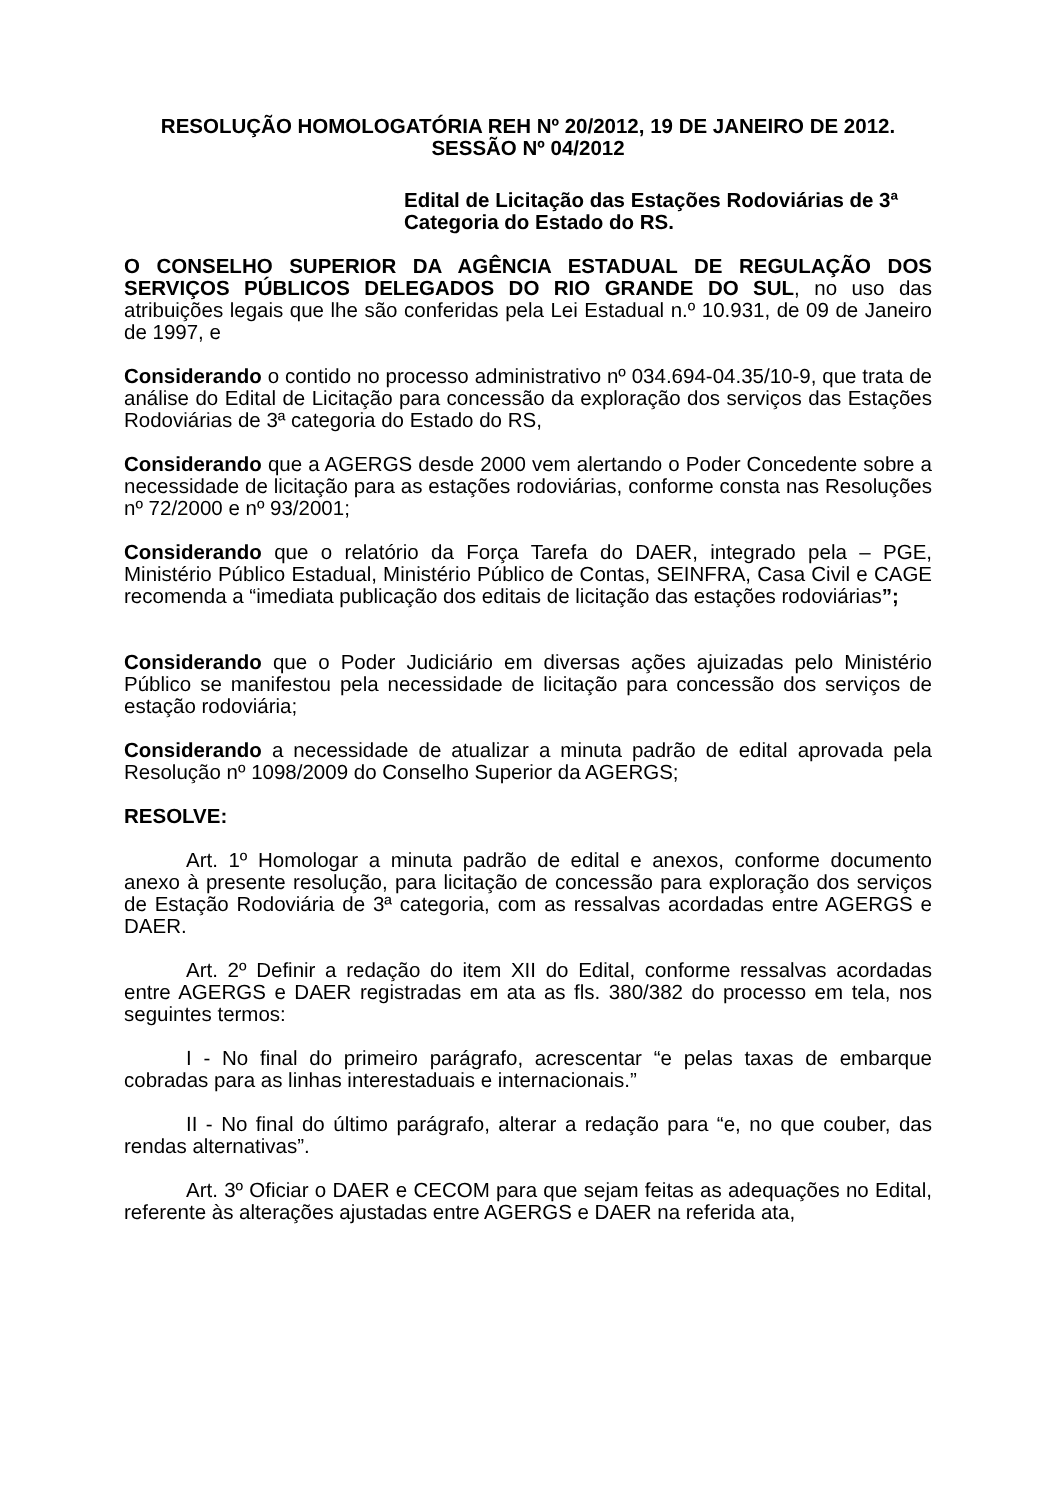RESOLUÇÃO HOMOLOGATÓRIA REH Nº 20/2012, 19 DE JANEIRO DE 2012.
SESSÃO Nº 04/2012
Edital de Licitação das Estações Rodoviárias de 3ª Categoria do Estado do RS.
O CONSELHO SUPERIOR DA AGÊNCIA ESTADUAL DE REGULAÇÃO DOS SERVIÇOS PÚBLICOS DELEGADOS DO RIO GRANDE DO SUL, no uso das atribuições legais que lhe são conferidas pela Lei Estadual n.º 10.931, de 09 de Janeiro de 1997, e
Considerando o contido no processo administrativo nº 034.694-04.35/10-9, que trata de análise do Edital de Licitação para concessão da exploração dos serviços das Estações Rodoviárias de 3ª categoria do Estado do RS,
Considerando que a AGERGS desde 2000 vem alertando o Poder Concedente sobre a necessidade de licitação para as estações rodoviárias, conforme consta nas Resoluções nº 72/2000 e nº 93/2001;
Considerando que o relatório da Força Tarefa do DAER, integrado pela – PGE, Ministério Público Estadual, Ministério Público de Contas, SEINFRA, Casa Civil e CAGE recomenda a “imediata publicação dos editais de licitação das estações rodoviárias”;
Considerando que o Poder Judiciário em diversas ações ajuizadas pelo Ministério Público se manifestou pela necessidade de licitação para concessão dos serviços de estação rodoviária;
Considerando a necessidade de atualizar a minuta padrão de edital aprovada pela Resolução nº 1098/2009 do Conselho Superior da AGERGS;
RESOLVE:
Art. 1º Homologar a minuta padrão de edital e anexos, conforme documento anexo à presente resolução, para licitação de concessão para exploração dos serviços de Estação Rodoviária de 3ª categoria, com as ressalvas acordadas entre AGERGS e DAER.
Art. 2º Definir a redação do item XII do Edital, conforme ressalvas acordadas entre AGERGS e DAER registradas em ata as fls. 380/382 do processo em tela, nos seguintes termos:
I - No final do primeiro parágrafo, acrescentar “e pelas taxas de embarque cobradas para as linhas interestaduais e internacionais.”
II - No final do último parágrafo, alterar a redação para “e, no que couber, das rendas alternativas”.
Art. 3º Oficiar o DAER e CECOM para que sejam feitas as adequações no Edital, referente às alterações ajustadas entre AGERGS e DAER na referida ata,